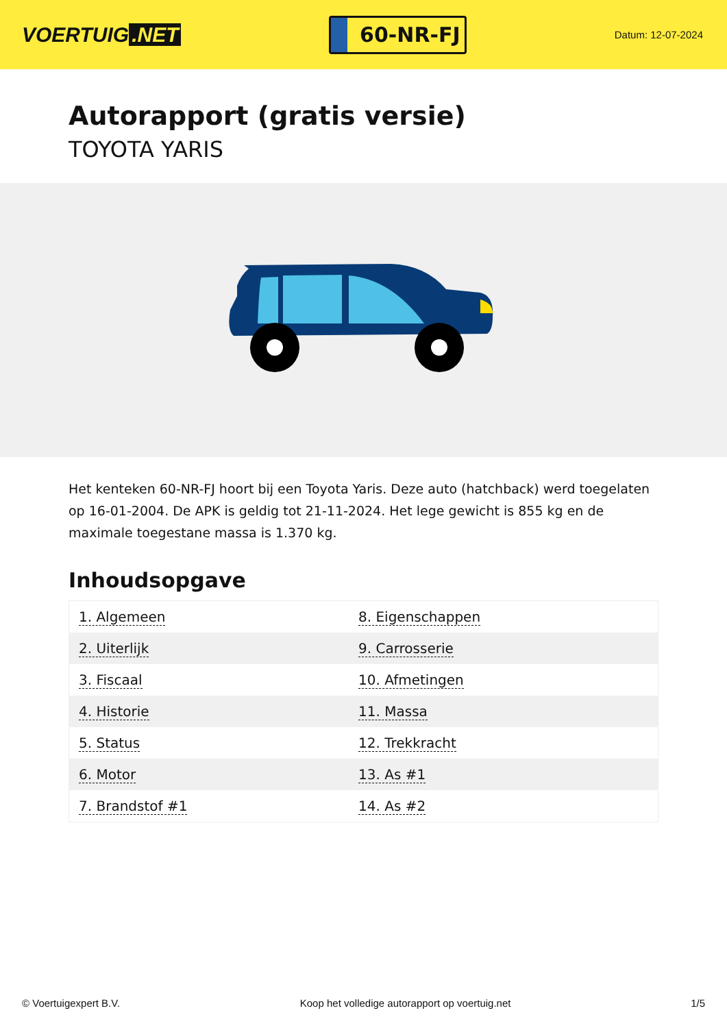VOERTUIG.NET
60-NR-FJ
Datum: 12-07-2024
Autorapport (gratis versie)
TOYOTA YARIS
Het kenteken 60-NR-FJ hoort bij een Toyota Yaris. Deze auto (hatchback) werd toegelaten op 16-01-2004. De APK is geldig tot 21-11-2024. Het lege gewicht is 855 kg en de maximale toegestane massa is 1.370 kg.
Inhoudsopgave
| 1. Algemeen | 8. Eigenschappen |
| 2. Uiterlijk | 9. Carrosserie |
| 3. Fiscaal | 10. Afmetingen |
| 4. Historie | 11. Massa |
| 5. Status | 12. Trekkracht |
| 6. Motor | 13. As #1 |
| 7. Brandstof #1 | 14. As #2 |
© Voertuigexpert B.V. Koop het volledige autorapport op voertuig.net 1/5